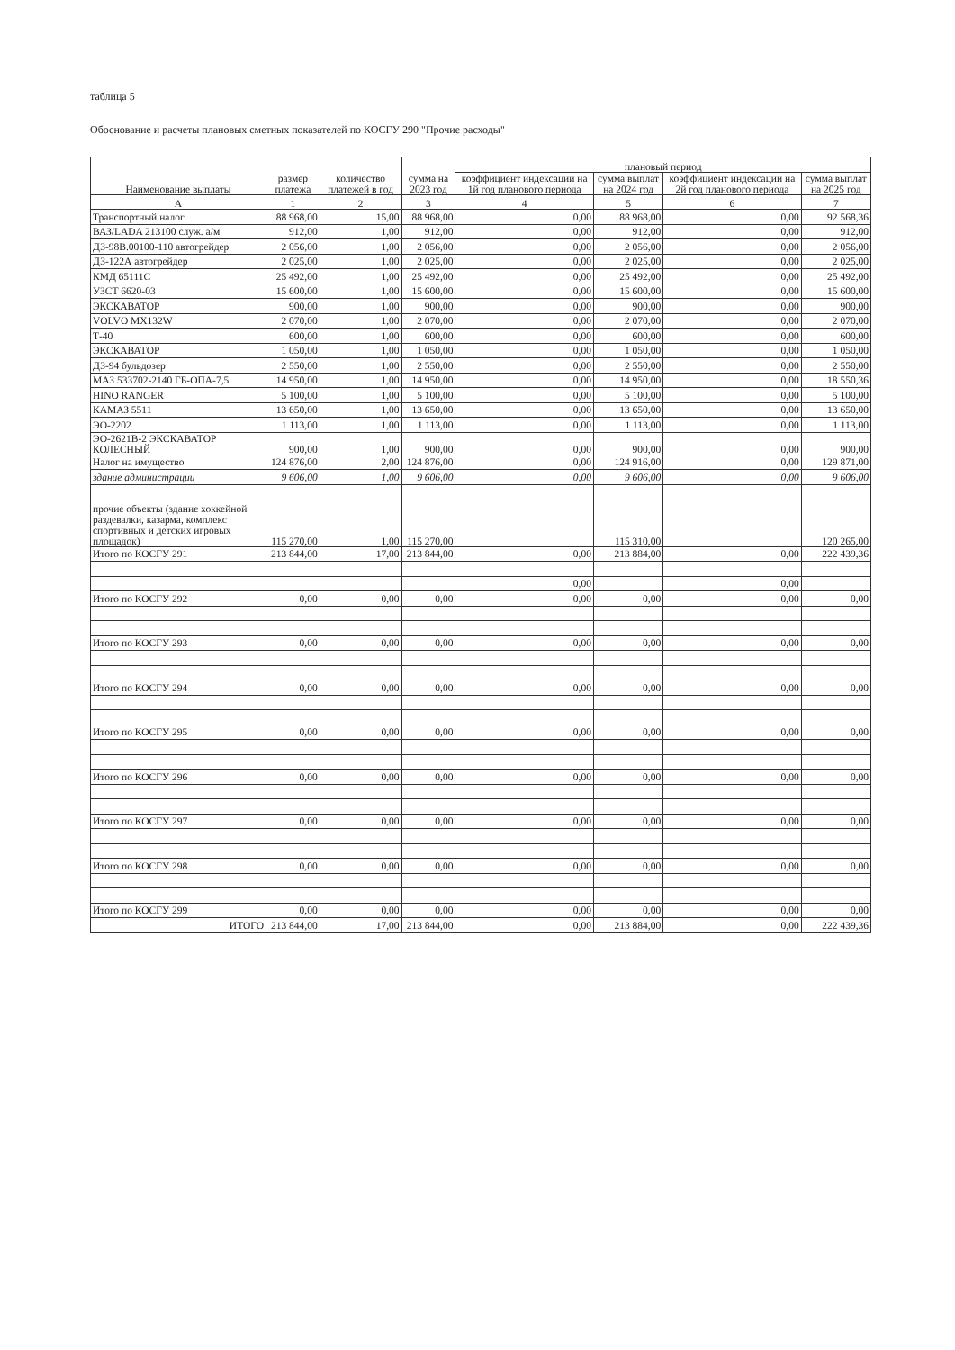таблица 5
Обоснование и расчеты плановых сметных показателей по КОСГУ 290 "Прочие расходы"
| Наименование выплаты | размер платежа | количество платежей в год | сумма на 2023 год | плановый период | | | |
| --- | --- | --- | --- | --- | --- | --- | --- |
| | | | | коэффициент индексации на 1й год планового периода | сумма выплат на 2024 год | коэффициент индексации на 2й год планового периода | сумма выплат на 2025 год |
| А | 1 | 2 | 3 | 4 | 5 | 6 | 7 |
| Транспортный налог | 88 968,00 | 15,00 | 88 968,00 | 0,00 | 88 968,00 | 0,00 | 92 568,36 |
| ВАЗ/LADA 213100 служ. а/м | 912,00 | 1,00 | 912,00 | 0,00 | 912,00 | 0,00 | 912,00 |
| ДЗ-98В.00100-110 автогрейдер | 2 056,00 | 1,00 | 2 056,00 | 0,00 | 2 056,00 | 0,00 | 2 056,00 |
| ДЗ-122А автогрейдер | 2 025,00 | 1,00 | 2 025,00 | 0,00 | 2 025,00 | 0,00 | 2 025,00 |
| КМД 65111С | 25 492,00 | 1,00 | 25 492,00 | 0,00 | 25 492,00 | 0,00 | 25 492,00 |
| УЗСТ 6620-03 | 15 600,00 | 1,00 | 15 600,00 | 0,00 | 15 600,00 | 0,00 | 15 600,00 |
| ЭКСКАВАТОР | 900,00 | 1,00 | 900,00 | 0,00 | 900,00 | 0,00 | 900,00 |
| VOLVO MX132W | 2 070,00 | 1,00 | 2 070,00 | 0,00 | 2 070,00 | 0,00 | 2 070,00 |
| Т-40 | 600,00 | 1,00 | 600,00 | 0,00 | 600,00 | 0,00 | 600,00 |
| ЭКСКАВАТОР | 1 050,00 | 1,00 | 1 050,00 | 0,00 | 1 050,00 | 0,00 | 1 050,00 |
| ДЗ-94 бульдозер | 2 550,00 | 1,00 | 2 550,00 | 0,00 | 2 550,00 | 0,00 | 2 550,00 |
| МАЗ 533702-2140 ГБ-ОПА-7,5 | 14 950,00 | 1,00 | 14 950,00 | 0,00 | 14 950,00 | 0,00 | 18 550,36 |
| HINO RANGER | 5 100,00 | 1,00 | 5 100,00 | 0,00 | 5 100,00 | 0,00 | 5 100,00 |
| КАМАЗ 5511 | 13 650,00 | 1,00 | 13 650,00 | 0,00 | 13 650,00 | 0,00 | 13 650,00 |
| ЭО-2202 | 1 113,00 | 1,00 | 1 113,00 | 0,00 | 1 113,00 | 0,00 | 1 113,00 |
| ЭО-2621В-2 ЭКСКАВАТОР КОЛЕСНЫЙ | 900,00 | 1,00 | 900,00 | 0,00 | 900,00 | 0,00 | 900,00 |
| Налог на имущество | 124 876,00 | 2,00 | 124 876,00 | 0,00 | 124 916,00 | 0,00 | 129 871,00 |
| здание администрации | 9 606,00 | 1,00 | 9 606,00 | 0,00 | 9 606,00 | 0,00 | 9 606,00 |
| прочие объекты (здание хоккейной раздевалки, казарма, комплекс спортивных и детских игровых площадок) | 115 270,00 | 1,00 | 115 270,00 | | 115 310,00 | | 120 265,00 |
| Итого по КОСГУ 291 | 213 844,00 | 17,00 | 213 844,00 | 0,00 | 213 884,00 | 0,00 | 222 439,36 |
| | | | | 0,00 | | 0,00 | |
| Итого по КОСГУ 292 | 0,00 | 0,00 | 0,00 | 0,00 | 0,00 | 0,00 | 0,00 |
| Итого по КОСГУ 293 | 0,00 | 0,00 | 0,00 | 0,00 | 0,00 | 0,00 | 0,00 |
| Итого по КОСГУ 294 | 0,00 | 0,00 | 0,00 | 0,00 | 0,00 | 0,00 | 0,00 |
| Итого по КОСГУ 295 | 0,00 | 0,00 | 0,00 | 0,00 | 0,00 | 0,00 | 0,00 |
| Итого по КОСГУ 296 | 0,00 | 0,00 | 0,00 | 0,00 | 0,00 | 0,00 | 0,00 |
| Итого по КОСГУ 297 | 0,00 | 0,00 | 0,00 | 0,00 | 0,00 | 0,00 | 0,00 |
| Итого по КОСГУ 298 | 0,00 | 0,00 | 0,00 | 0,00 | 0,00 | 0,00 | 0,00 |
| Итого по КОСГУ 299 | 0,00 | 0,00 | 0,00 | 0,00 | 0,00 | 0,00 | 0,00 |
| ИТОГО | 213 844,00 | 17,00 | 213 844,00 | 0,00 | 213 884,00 | 0,00 | 222 439,36 |